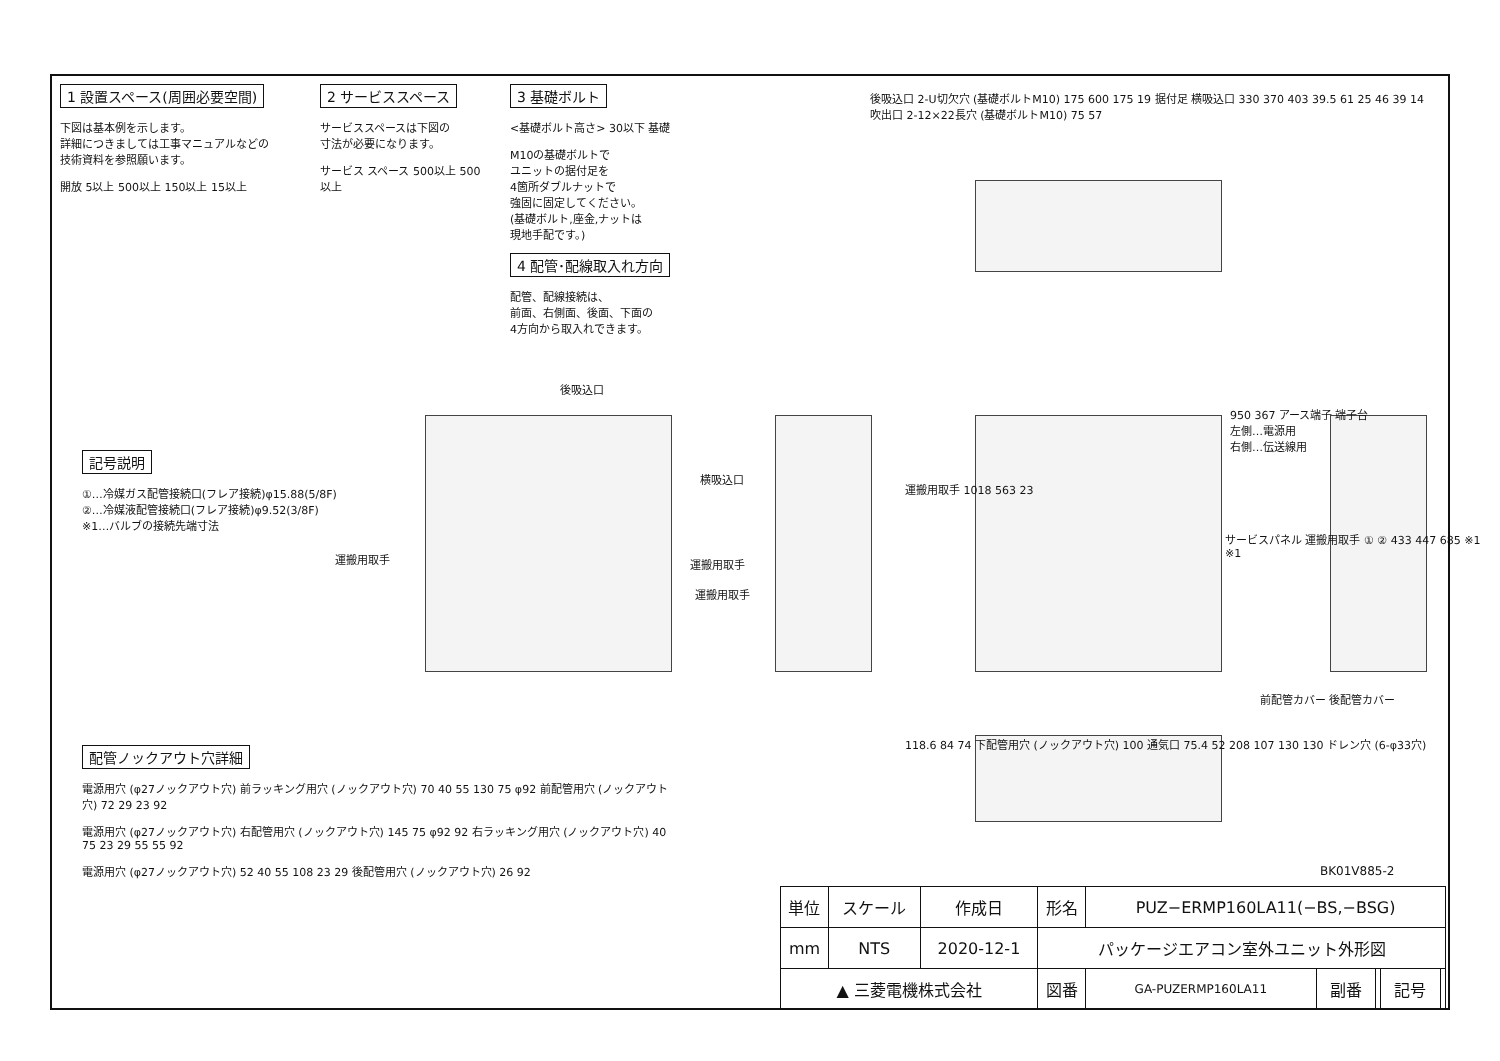1 設置スペース(周囲必要空間)
下図は基本例を示します。
詳細につきましては工事マニュアルなどの
技術資料を参照願います。
開放 5以上 500以上 150以上 15以上
2 サービススペース
サービススペースは下図の
寸法が必要になります。
サービス スペース 500以上 500以上
3 基礎ボルト
<基礎ボルト高さ> 30以下 基礎
M10の基礎ボルトで
ユニットの据付足を
4箇所ダブルナットで
強固に固定してください。
(基礎ボルト,座金,ナットは
現地手配です。)
4 配管･配線取入れ方向
配管、配線接続は、
前面、右側面、後面、下面の
4方向から取入れできます。
後吸込口 2-U切欠穴 (基礎ボルトM10) 175 600 175 19 据付足 横吸込口 330 370 403 39.5 61 25 46 39 14 吹出口 2-12×22長穴 (基礎ボルトM10) 75 57
後吸込口
横吸込口
運搬用取手 運搬用取手
運搬用取手
950 367 アース端子 端子台
左側…電源用
右側…伝送線用
運搬用取手 1018 563 23
サービスパネル 運搬用取手 ① ② 433 447 685 ※1 ※1
前配管カバー 後配管カバー
118.6 84 74 下配管用穴 (ノックアウト穴) 100 通気口 75.4 52 208 107 130 130 ドレン穴 (6-φ33穴)
記号説明
①…冷媒ガス配管接続口(フレア接続)φ15.88(5/8F)
②…冷媒液配管接続口(フレア接続)φ9.52(3/8F)
※1…バルブの接続先端寸法
配管ノックアウト穴詳細
電源用穴 (φ27ノックアウト穴) 前ラッキング用穴 (ノックアウト穴) 70 40 55 130 75 φ92 前配管用穴 (ノックアウト穴) 72 29 23 92
電源用穴 (φ27ノックアウト穴) 右配管用穴 (ノックアウト穴) 145 75 φ92 92 右ラッキング用穴 (ノックアウト穴) 40 75 23 29 55 55 92
電源用穴 (φ27ノックアウト穴) 52 40 55 108 23 29 後配管用穴 (ノックアウト穴) 26 92
BK01V885-2
| 単位 | スケール | 作成日 | 形名 | PUZ−ERMP160LA11(−BS,−BSG) | | | | |
| mm | NTS | 2020-12-1 | パッケージエアコン室外ユニット外形図 | | | | | |
| ▲ 三菱電機株式会社 | | | 図番 | GA-PUZERMP160LA11 | 副番 | | 記号 | |